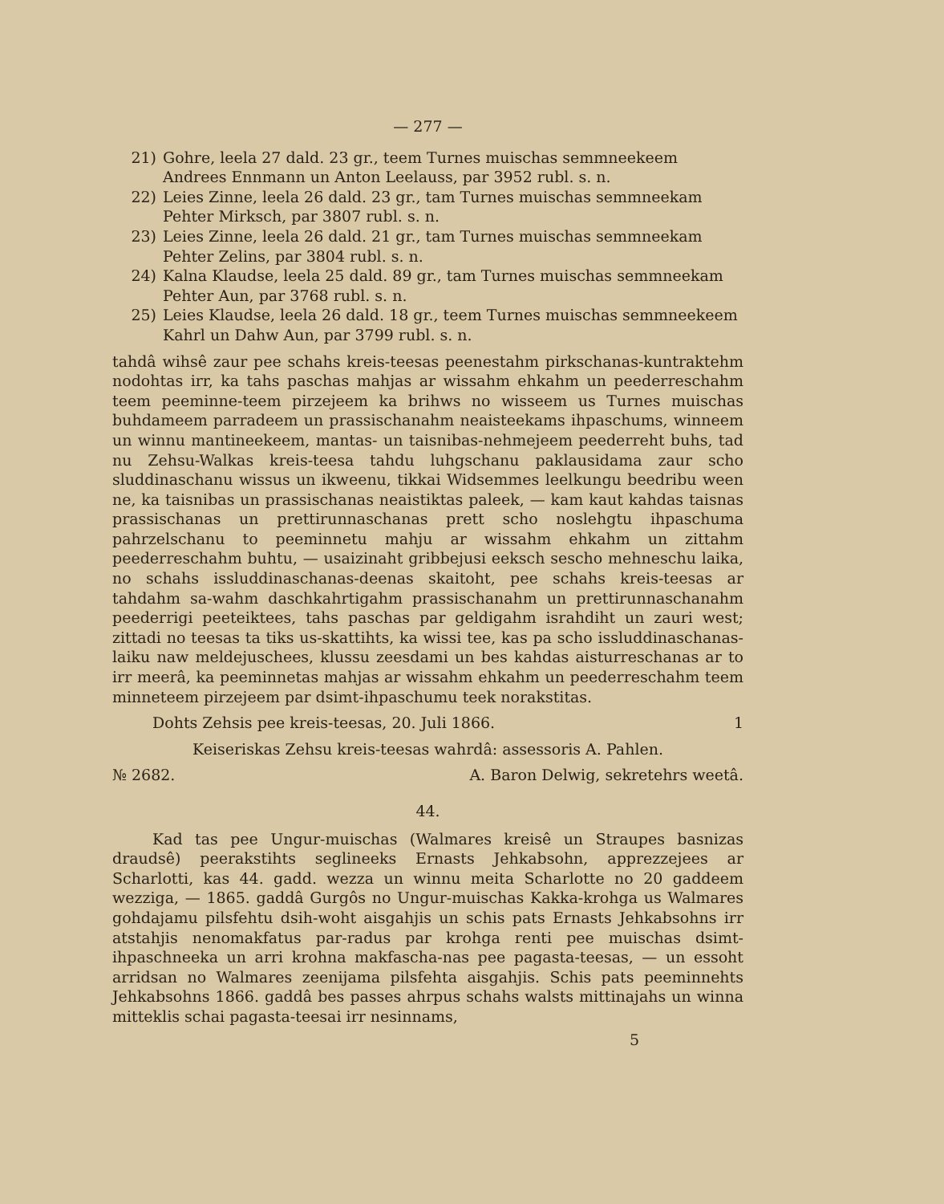— 277 —
21) Gohre, leela 27 dald. 23 gr., teem Turnes muischas semmneekeem Andrees Ennmann un Anton Leelauss, par 3952 rubl. s. n.
22) Leies Zinne, leela 26 dald. 23 gr., tam Turnes muischas semmneekam Pehter Mirksch, par 3807 rubl. s. n.
23) Leies Zinne, leela 26 dald. 21 gr., tam Turnes muischas semmneekam Pehter Zelins, par 3804 rubl. s. n.
24) Kalna Klaudse, leela 25 dald. 89 gr., tam Turnes muischas semmneekam Pehter Aun, par 3768 rubl. s. n.
25) Leies Klaudse, leela 26 dald. 18 gr., teem Turnes muischas semmneekeem Kahrl un Dahw Aun, par 3799 rubl. s. n.
tahdâ wihsê zaur pee schahs kreis-teesas peenestahm pirkschanas-kuntraktehm nodohtas irr, ka tahs paschas mahjas ar wissahm ehkahm un peederreschahm teem peeminne-teem pirzejeem ka brihws no wisseem us Turnes muischas buhdameem parradeem un prassischanahm neaisteekams ihpaschums, winneem un winnu mantineekeem, mantas- un taisnibas-nehmejeem peederreht buhs, tad nu Zehsu-Walkas kreis-teesa tahdu luhgschanu paklausidama zaur scho sluddinaschanu wissus un ikweenu, tikkai Widsemmes leelkungu beedribu ween ne, ka taisnibas un prassischanas neaistiktas paleek, — kam kaut kahdas taisnas prassischanas un prettirunnaschanas prett scho noslehgtu ihpaschuma pahrzelschanu to peeminnetu mahju ar wissahm ehkahm un zittahm peederreschahm buhtu, — usaizinaht gribbejusi eeksch sescho mehneschu laika, no schahs issluddinaschanas-deenas skaitoht, pee schahs kreis-teesas ar tahdahm sa-wahm daschkahrtigahm prassischanahm un prettirunnaschanahm peederrigi peeteiktees, tahs paschas par geldigahm israhdiht un zauri west; zittadi no teesas ta tiks us-skattihts, ka wissi tee, kas pa scho issluddinaschanas-laiku naw meldejuschees, klussu zeesdami un bes kahdas aisturreschanas ar to irr meerâ, ka peeminnetas mahjas ar wissahm ehkahm un peederreschahm teem minneteem pirzejeem par dsimt-ihpaschumu teek norakstitas.
Dohts Zehsis pee kreis-teesas, 20. Juli 1866. 1
Keiseriskas Zehsu kreis-teesas wahrdâ: assessoris A. Pahlen.
№ 2682. A. Baron Delwig, sekretehrs weetâ.
44.
Kad tas pee Ungur-muischas (Walmares kreisê un Straupes basnizas draudsê) peerakstihts seglineeks Ernasts Jehkabsohn, apprezzejees ar Scharlotti, kas 44. gadd. wezza un winnu meita Scharlotte no 20 gaddeem wezziga, — 1865. gaddâ Gurgôs no Ungur-muischas Kakka-krohga us Walmares gohdajamu pilsfehtu dsih-woht aisgahjis un schis pats Ernasts Jehkabsohns irr atstahjis nenomakfatus par-radus par krohga renti pee muischas dsimt-ihpaschneeka un arri krohna makfascha-nas pee pagasta-teesas, — un essoht arridsan no Walmares zeenijama pilsfehta aisgahjis. Schis pats peeminnehts Jehkabsohns 1866. gaddâ bes passes ahrpus schahs walsts mittinajahs un winna mitteklis schai pagasta-teesai irr nesinnams,
5